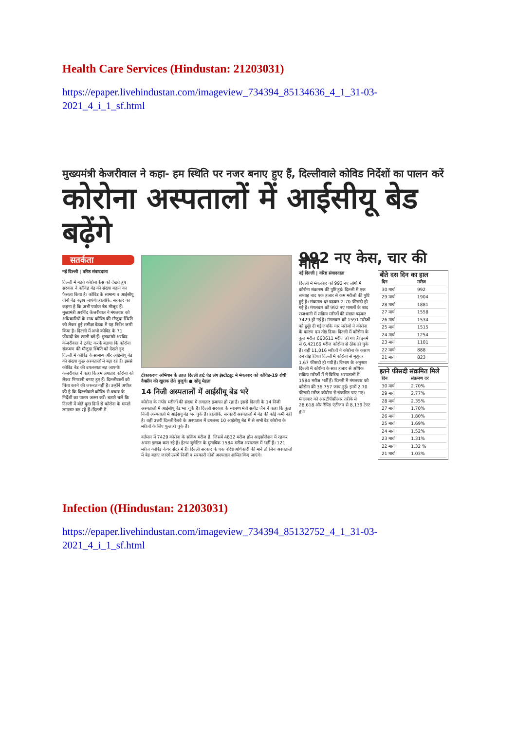Health Care Services (Hindustan: 21203031)
https://epaper.livehindustan.com/imageview_734394_85134636_4_1_31-03-2021_4_i_1_sf.html
मुख्यमंत्री केजरीवाल ने कहा- हम स्थिति पर नजर बनाए हुए हैं, दिल्लीवाले कोविड निर्देशों का पालन करें
कोरोना अस्पतालों में आईसीयू बेड बढ़ेंगे
सतर्कता
नई दिल्ली | वरिष्ठ संवाददाता
दिल्ली में बढ़ते कोरोना केस को देखते हुए सरकार ने कोविड बेड की संख्या बढ़ाने का फैसला किया है। कोविड के सामान्य व आईसीयू दोनों बेड बढ़ाए जाएंगे। हालांकि, सरकार का कहना है कि अभी पर्याप्त बेड मौजूद हैं। मुख्यमंत्री अरविंद केजरीवाल ने मंगलवार को अधिकारियों के साथ कोविड की मौजूदा स्थिति को लेकर हुई समीक्षा बैठक में यह निर्देश जारी किया है। दिल्ली में अभी कोविड के 71 फीसदी बेड खाली बड़े हैं। मुख्यमंत्री अरविंद केजरीवाल ने ट्वीट करके बताया कि कोरोना संक्रमण की मौजूदा स्थिति को देखते हुए दिल्ली में कोविड के सामान्य और आईसीयू बेड की संख्या कुछ अस्पतालों में बढ़ा रहे हैं। इससे कोविड बेड की उपलब्धता बढ़ जाएगी। केजरीवाल ने कहा कि हम लगातार कोरोना को लेकर निगरानी बनाए हुए हैं। दिल्लीवालों को चिंता करने की जरूरत नहीं है। उन्होंने अपील की है कि दिल्लीवाले कोविड से बचाव के निर्देशों का पालन जरूर करें। बताते चलें कि दिल्ली में बीते कुछ दिनों से कोरोना के मामले लगातार बढ़ रहे हैं। दिल्ली में
टीकाकरण अभियान के तहत दिल्ली हार्ट एंड लंग इंस्टीट्यूट में मंगलवार को कोविड-19 रोधी वैक्सीन की खुराक लेते बुजुर्ग। ● सोनू मेहता
14 निजी अस्पतालों में आईसीयू बेड भरे
कोरोना के गंभीर मरीजों की संख्या में लगातार इजाफा हो रहा है। इससे दिल्ली के 14 निजी अस्पतालों में आईसीयू बेड भर चुके हैं। दिल्ली सरकार के स्वास्थ्य मंत्री सत्येंद्र जैन ने कहा कि कुछ निजी अस्पतालों में आईसयू बेड भर चुके हैं। हालांकि, सरकारी अस्पतालों में बेड की कोई कमी नहीं है। वहीं उत्तरी दिल्ली रेलवे के अस्पताल में उपलब्ध 10 आईसीयू बेड में से सभी बेड कोरोना के मरीजों के लिए फुल हो चुके हैं।
वर्तमान में 7429 कोरोना के सक्रिय मरीज हैं, जिसमें 4832 मरीज होम आइसोलेशन में रहकर अपना इलाज करा रहे हैं। हेल्थ बुलेटिन के मुताबिक 1584 मरीज अस्पताल में भर्ती हैं। 121 मरीज कोविड केयर सेंटर में हैं। दिल्ली सरकार के एक वरिष्ठ अधिकारी की मानें तो जिन अस्पतालों में बेड बढ़ाए जाएंगे उसमें निजी व सरकारी दोनों अस्पताल शामिल किए जाएंगे।
992 नए केस, चार की मौत
नई दिल्ली | वरिष्ठ संवाददाता
दिल्ली में मंगलवार को 992 नए लोगों में कोरोना संक्रमण की पुष्टि हुई। दिल्ली में एक सप्ताह बाद एक हजार से कम मरीजों की पुष्टि हुई है। संक्रमण दर बढ़कर 2.70 फीसदी हो गई है। मंगलवार को 992 नए मामलों के बाद राजधानी में सक्रिय मरीजों की संख्या बढ़कर 7429 हो गई है। मंगलवार को 1591 मरीजों को छुट्टी दी गई जबकि चार मरीजों ने कोरोना के कारण दम तोड़ दिया। दिल्ली में कोरोना के कुल मरीज 660611 मरीज हो गए हैं। इनमें से 6,42166 मरीज कोरोना से ठीक हो चुके हैं। वहीं 11,016 मरीजों ने कोरोना के कारण दम तोड़ दिया। दिल्ली में कोरोना से मृत्युदर 1.67 फीसदी हो गयी है। विभाग के अनुसार दिल्ली में कोरोना के सात हजार से अधिक सक्रिय मरीजों में से विभिन्न अस्पतालों में 1584 मरीज भर्ती हैं। दिल्ली में मंगलवार को कोरोना की 36,757 जांच हुईं। इनमें 2.70 फीसदी मरीज कोरोना से संक्रमित पाए गए। मंगलवार को आरटीपीसीआर तरीके से 28,618 और रैपिड एंटीजन से 8,139 टेस्ट हुए।
बीते दस दिन का हाल
| दिन | मरीज |
| --- | --- |
| 30 मार्च | 992 |
| 29 मार्च | 1904 |
| 28 मार्च | 1881 |
| 27 मार्च | 1558 |
| 26 मार्च | 1534 |
| 25 मार्च | 1515 |
| 24 मार्च | 1254 |
| 23 मार्च | 1101 |
| 22 मार्च | 888 |
| 21 मार्च | 823 |
इतने फीसदी संक्रमित मिले
| दिन | संक्रमण दर |
| --- | --- |
| 30 मार्च | 2.70% |
| 29 मार्च | 2.77% |
| 28 मार्च | 2.35% |
| 27 मार्च | 1.70% |
| 26 मार्च | 1.80% |
| 25 मार्च | 1.69% |
| 24 मार्च | 1.52% |
| 23 मार्च | 1.31% |
| 22 मार्च | 1.32 % |
| 21 मार्च | 1.03% |
Infection ((Hindustan: 21203031)
https://epaper.livehindustan.com/imageview_734394_85132752_4_1_31-03-2021_4_i_1_sf.html